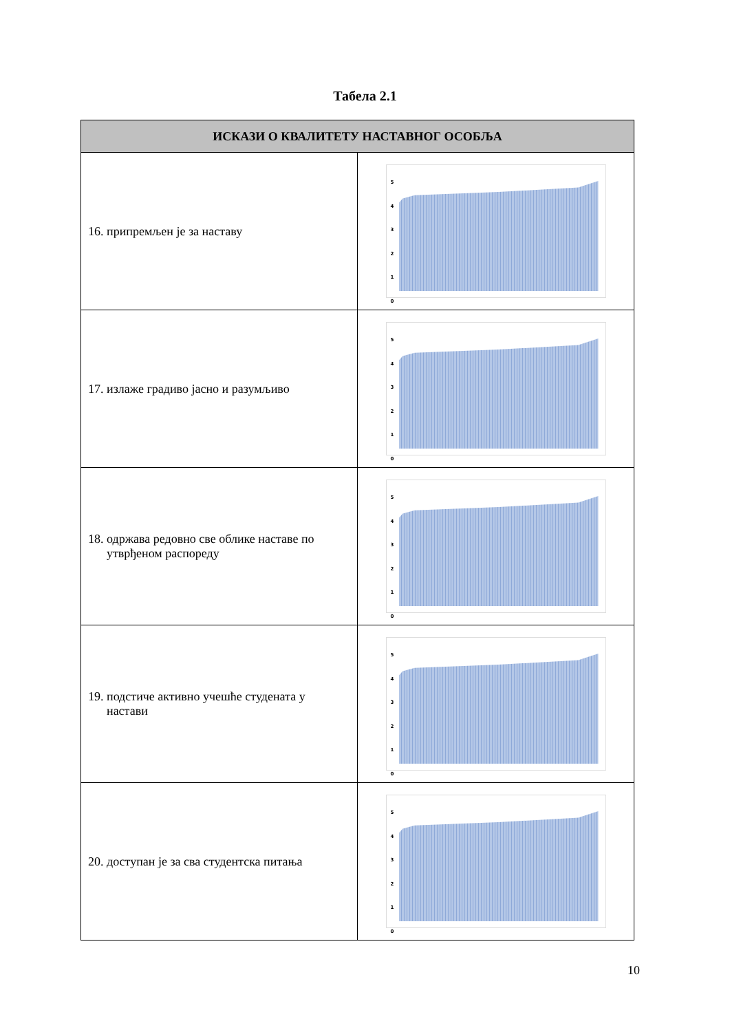Табела 2.1
| ИСКАЗИ О КВАЛИТЕТУ НАСТАВНОГ ОСОБЉА | |
| --- | --- |
| 16. припремљен је за наставу | 5 4 3 2 1 0 |
| 17. излаже градиво јасно и разумљиво | 5 4 3 2 1 0 |
| 18. одржава редовно све облике наставе по утврђеном распореду | 5 4 3 2 1 0 |
| 19. подстиче активно учешће студената у настави | 5 4 3 2 1 0 |
| 20. доступан је за сва студентска питања | 5 4 3 2 1 0 |
10